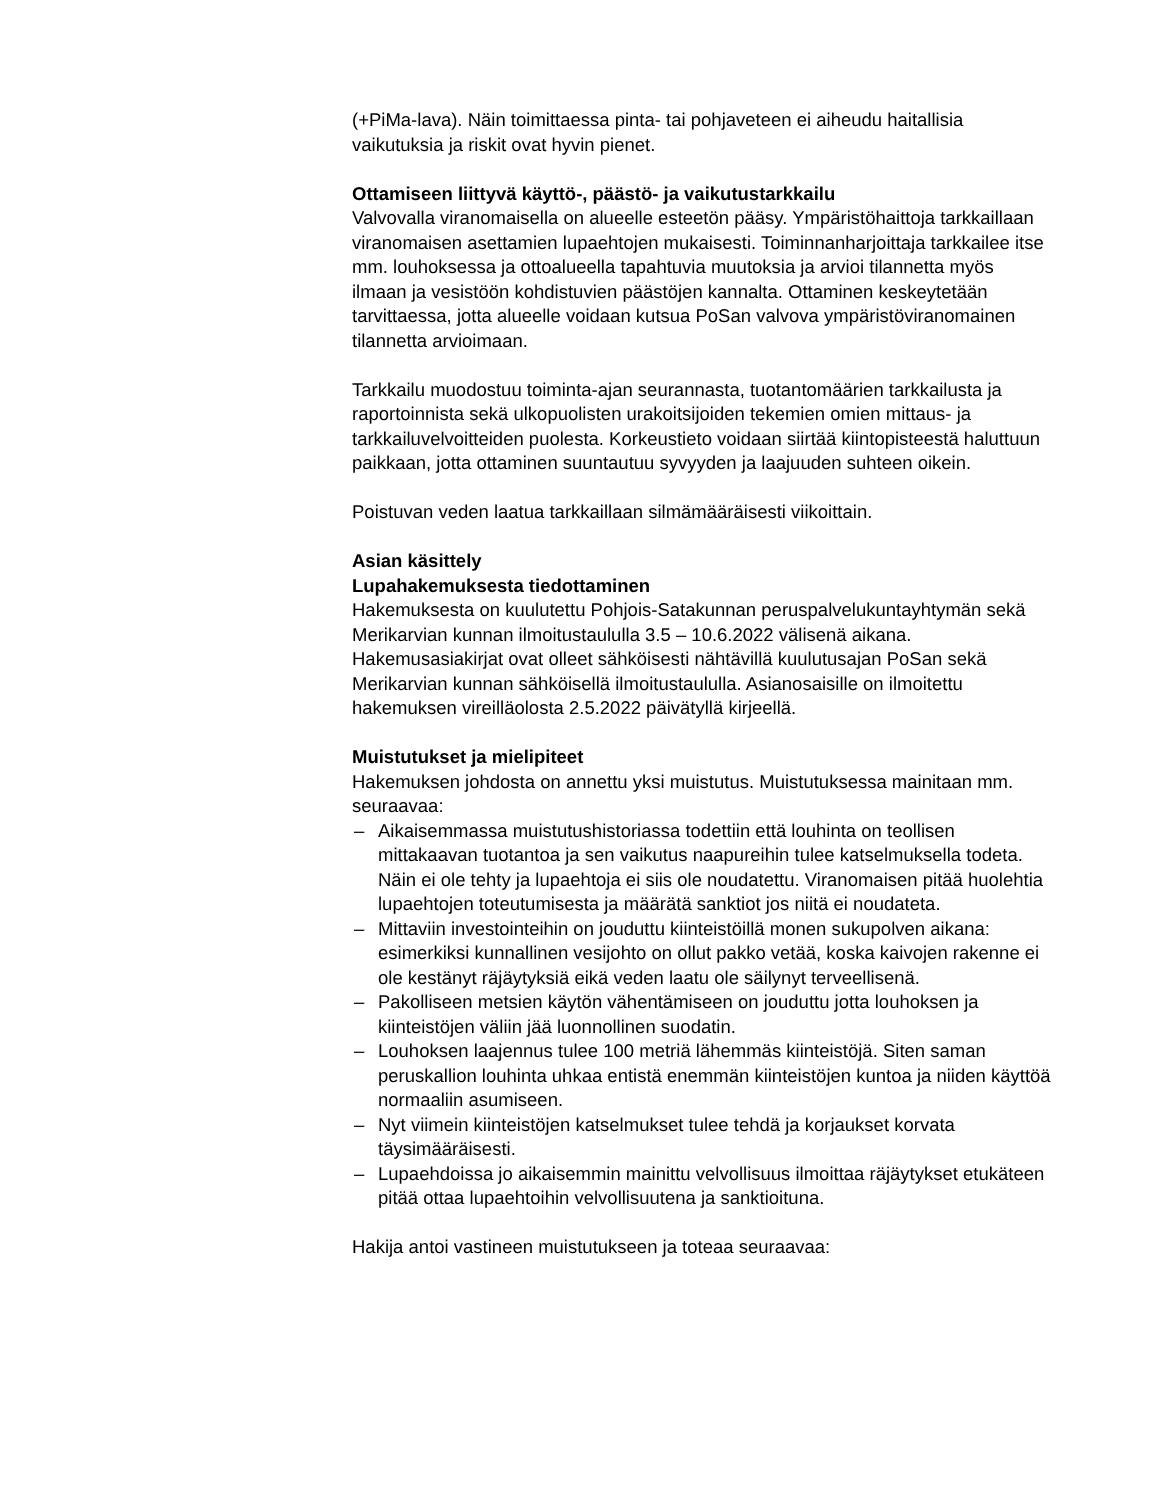(+PiMa-lava). Näin toimittaessa pinta- tai pohjaveteen ei aiheudu haitallisia vaikutuksia ja riskit ovat hyvin pienet.
Ottamiseen liittyvä käyttö-, päästö- ja vaikutustarkkailu
Valvovalla viranomaisella on alueelle esteetön pääsy. Ympäristöhaittoja tarkkaillaan viranomaisen asettamien lupaehtojen mukaisesti. Toiminnanharjoittaja tarkkailee itse mm. louhoksessa ja ottoalueella tapahtuvia muutoksia ja arvioi tilannetta myös ilmaan ja vesistöön kohdistuvien päästöjen kannalta. Ottaminen keskeytetään tarvittaessa, jotta alueelle voidaan kutsua PoSan valvova ympäristöviranomainen tilannetta arvioimaan.
Tarkkailu muodostuu toiminta-ajan seurannasta, tuotantomäärien tarkkailusta ja raportoinnista sekä ulkopuolisten urakoitsijoiden tekemien omien mittaus- ja tarkkailuvelvoitteiden puolesta. Korkeustieto voidaan siirtää kiintopisteestä haluttuun paikkaan, jotta ottaminen suuntautuu syvyyden ja laajuuden suhteen oikein.
Poistuvan veden laatua tarkkaillaan silmämääräisesti viikoittain.
Asian käsittely
Lupahakemuksesta tiedottaminen
Hakemuksesta on kuulutettu Pohjois-Satakunnan peruspalvelukuntayhtymän sekä Merikarvian kunnan ilmoitustaululla 3.5 – 10.6.2022 välisenä aikana. Hakemusasiakirjat ovat olleet sähköisesti nähtävillä kuulutusajan PoSan sekä Merikarvian kunnan sähköisellä ilmoitustaululla. Asianosaisille on ilmoitettu hakemuksen vireilläolosta 2.5.2022 päivätyllä kirjeellä.
Muistutukset ja mielipiteet
Hakemuksen johdosta on annettu yksi muistutus. Muistutuksessa mainitaan mm. seuraavaa:
– Aikaisemmassa muistutushistoriassa todettiin että louhinta on teollisen mittakaavan tuotantoa ja sen vaikutus naapureihin tulee katselmuksella todeta. Näin ei ole tehty ja lupaehtoja ei siis ole noudatettu. Viranomaisen pitää huolehtia lupaehtojen toteutumisesta ja määrätä sanktiot jos niitä ei noudateta.
– Mittaviin investointeihin on jouduttu kiinteistöillä monen sukupolven aikana: esimerkiksi kunnallinen vesijohto on ollut pakko vetää, koska kaivojen rakenne ei ole kestänyt räjäytyksiä eikä veden laatu ole säilynyt terveellisenä.
– Pakolliseen metsien käytön vähentämiseen on jouduttu jotta louhoksen ja kiinteistöjen väliin jää luonnollinen suodatin.
– Louhoksen laajennus tulee 100 metriä lähemmäs kiinteistöjä. Siten saman peruskallion louhinta uhkaa entistä enemmän kiinteistöjen kuntoa ja niiden käyttöä normaaliin asumiseen.
– Nyt viimein kiinteistöjen katselmukset tulee tehdä ja korjaukset korvata täysimääräisesti.
– Lupaehdoissa jo aikaisemmin mainittu velvollisuus ilmoittaa räjäytykset etukäteen pitää ottaa lupaehtoihin velvollisuutena ja sanktioituna.
Hakija antoi vastineen muistutukseen ja toteaa seuraavaa: